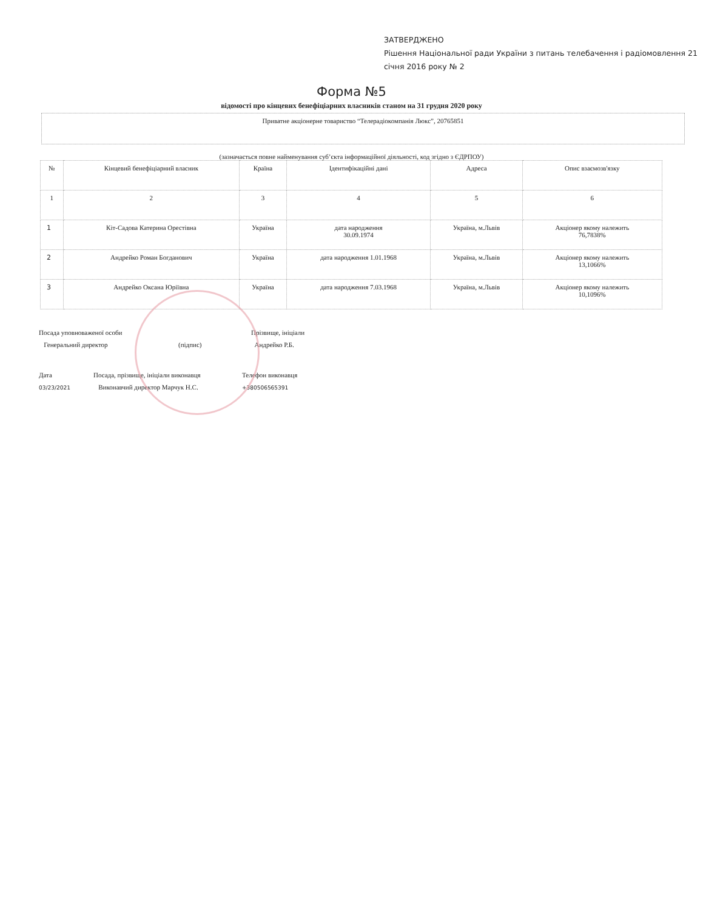ЗАТВЕРДЖЕНО
Рішення Національної ради України з питань телебачення і радіомовлення 21 січня 2016 року № 2
Форма №5
відомості про кінцевих бенефіціарних власників станом на 31 грудня 2020 року
Приватне акціонерне товариство “Телерадіокомпанія Люкс”, 20765851
(зазначається повне найменування суб’єкта інформаційної діяльності, код згідно з ЄДРПОУ)
| № | Кінцевий бенефіціарний власник | Країна | Ідентифікаційні дані | Адреса | Опис взаємозв'язку |
| --- | --- | --- | --- | --- | --- |
| 1 | 2 | 3 | 4 | 5 | 6 |
| 1 | Кіт-Садова Катерина Орестівна | Україна | дата народження 30.09.1974 | Україна, м.Львів | Акціонер якому належить 76,7838% |
| 2 | Андрейко Роман Богданович | Україна | дата народження 1.01.1968 | Україна, м.Львів | Акціонер якому належить 13,1066% |
| 3 | Андрейко Оксана Юріївна | Україна | дата народження 7.03.1968 | Україна, м.Львів | Акціонер якому належить 10,1096% |
Посада уповноваженої особи
Генеральний директор
(підпис)
Прізвище, ініціали
Андрейко Р.Б.
Дата
03/23/2021
Посада, прізвище, ініціали виконавця
Виконавчий директор Марчук Н.С.
Телефон виконавця
+380506565391